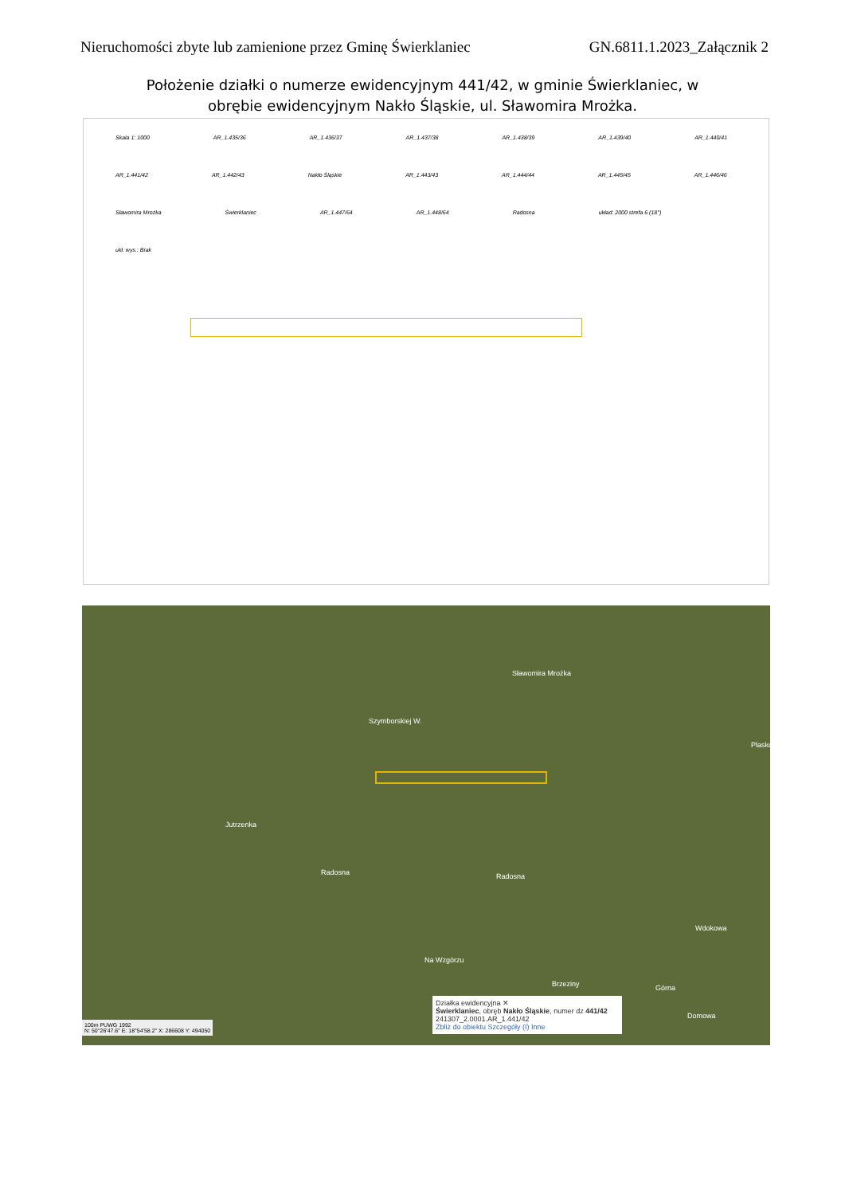Nieruchomości zbyte lub zamienione przez Gminę Świerklaniec GN.6811.1.2023_Załącznik 2
Położenie działki o numerze ewidencyjnym 441/42, w gminie Świerklaniec, w obrębie ewidencyjnym Nakło Śląskie, ul. Sławomira Mrożka.
Skala 1: 1000 AR_1.435/36 AR_1.436/37 AR_1.437/38 AR_1.438/39 AR_1.439/40 AR_1.440/41 AR_1.441/42 AR_1.442/43 Nakło Śląskie AR_1.443/43 AR_1.444/44 AR_1.445/45 AR_1.446/46 Sławomira Mrożka Świerklaniec AR_1.447/64 AR_1.448/64 Radosna układ: 2000 strefa 6 (18°) ukł. wys.: Brak
Szymborskiej W.
Jutrzenka
Sławomira Mrożka
Radosna Radosna
Na Wzgórzu
Górna
Wdokowa
Domowa
Brzeziny
Plaskowa
Działka ewidencyjna ✕
Świerklaniec, obręb Nakło Śląskie, numer dz 441/42
241307_2.0001.AR_1.441/42
Zbliż do obiektu Szczegóły (I) Inne
100m PUWG 1992
N: 50°26′47.6″ E: 18°54′58.2″ X: 286608 Y: 494050